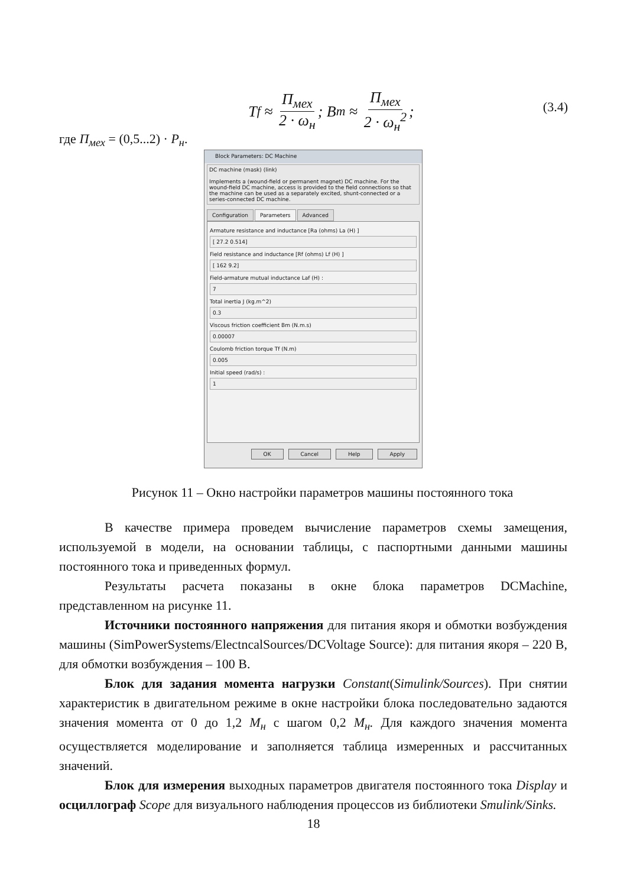T<sub>f</sub> ≈ П<sub>мех</sub> 2 · ω<sub>н</sub>; B<sub>m</sub> ≈ П<sub>мех</sub> 2 · ω<sub>н</sub><sup>2</sup>;
(3.4)
где П<sub>мех</sub> = (0,5...2) · P<sub>н</sub>.
Block Parameters: DC Machine
DC machine (mask) (link)
Implements a (wound-field or permanent magnet) DC machine. For the wound-field DC machine, access is provided to the field connections so that the machine can be used as a separately excited, shunt-connected or a series-connected DC machine.
Configuration Parameters Advanced
Armature resistance and inductance [Ra (ohms) La (H) ]
[ 27.2 0.514]
Field resistance and inductance [Rf (ohms) Lf (H) ]
[ 162 9.2]
Field-armature mutual inductance Laf (H) :
7
Total inertia J (kg.m^2)
0.3
Viscous friction coefficient Bm (N.m.s)
0.00007
Coulomb friction torque Tf (N.m)
0.005
Initial speed (rad/s) :
1
OK Cancel Help Apply
Рисунок 11 – Окно настройки параметров машины постоянного тока
В качестве примера проведем вычисление параметров схемы замещения, используемой в модели, на основании таблицы, с паспортными данными машины постоянного тока и приведенных формул.
Результаты расчета показаны в окне блока параметров DCMachine, представленном на рисунке 11.
Источники постоянного напряжения для питания якоря и обмотки возбуждения машины (SimPowerSystems/ElectncalSources/DCVoltage Source): для питания якоря – 220 В, для обмотки возбуждения – 100 В.
Блок для задания момента нагрузки Constant(Simulink/Sources). При снятии характеристик в двигательном режиме в окне настройки блока последовательно задаются значения момента от 0 до 1,2 М<sub>н</sub> с шагом 0,2 М<sub>н</sub>. Для каждого значения момента осуществляется моделирование и заполняется таблица измеренных и рассчитанных значений.
Блок для измерения выходных параметров двигателя постоянного тока Display и осциллограф Scope для визуального наблюдения процессов из библиотеки Smulink/Sinks.
18